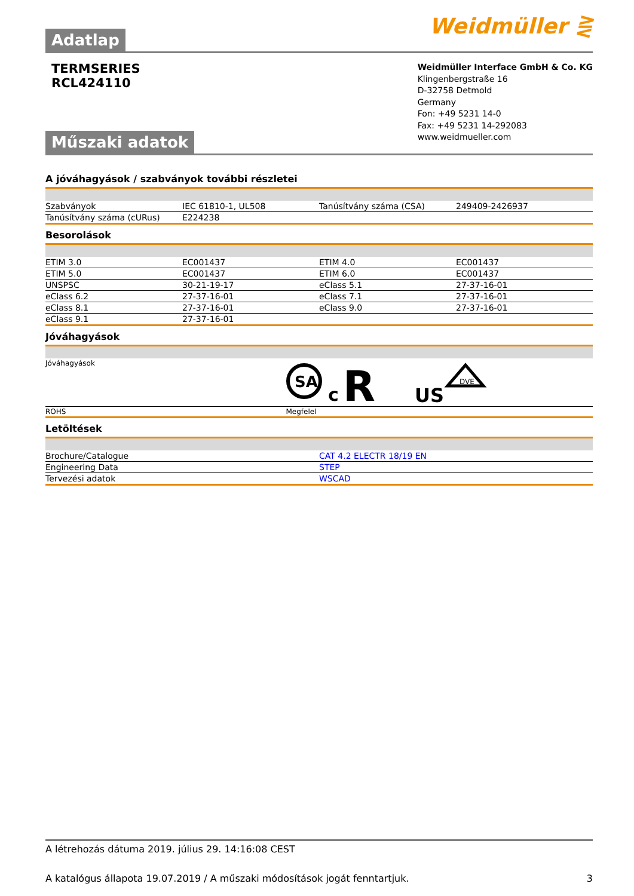Adatlap
Weidmüller ⋛
TERMSERIES
RCL424110
Műszaki adatok
Weidmüller Interface GmbH & Co. KG
Klingenbergstraße 16
D-32758 Detmold
Germany
Fon: +49 5231 14-0
Fax: +49 5231 14-292083
www.weidmueller.com
A jóváhagyások / szabványok további részletei
| Szabványok | IEC 61810-1, UL508 | Tanúsítvány száma (CSA) | 249409-2426937 |
| Tanúsítvány száma (cURus) | E224238 | | |
Besorolások
| ETIM 3.0 | EC001437 | ETIM 4.0 | EC001437 |
| ETIM 5.0 | EC001437 | ETIM 6.0 | EC001437 |
| UNSPSC | 30-21-19-17 | eClass 5.1 | 27-37-16-01 |
| eClass 6.2 | 27-37-16-01 | eClass 7.1 | 27-37-16-01 |
| eClass 8.1 | 27-37-16-01 | eClass 9.0 | 27-37-16-01 |
| eClass 9.1 | 27-37-16-01 | | |
Jóváhagyások
| Jóváhagyások | SA c R US DVE |
| ROHS | Megfelel |
Letöltések
| Brochure/Catalogue | CAT 4.2 ELECTR 18/19 EN |
| Engineering Data | STEP |
| Tervezési adatok | WSCAD |
A létrehozás dátuma 2019. július 29. 14:16:08 CEST
A katalógus állapota 19.07.2019 / A műszaki módosítások jogát fenntartjuk. 3